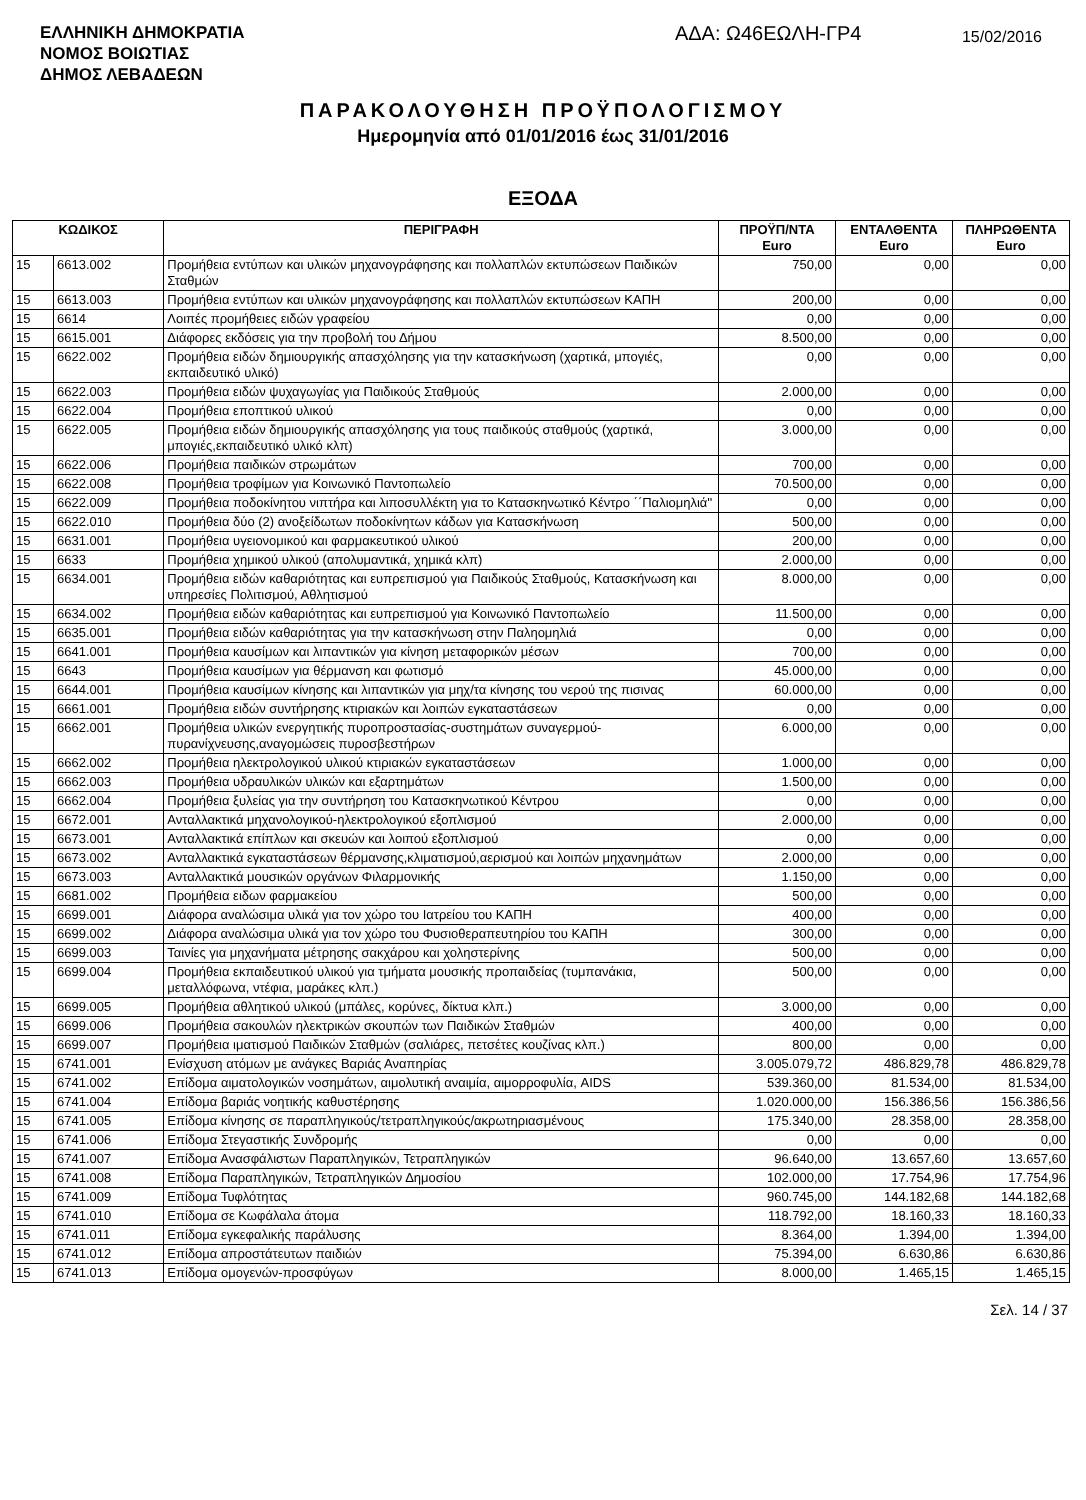ΕΛΛΗΝΙΚΗ ΔΗΜΟΚΡΑΤΙΑ
ΝΟΜΟΣ ΒΟΙΩΤΙΑΣ
ΔΗΜΟΣ ΛΕΒΑΔΕΩΝ
ΑΔΑ: Ω46ΕΩΛΗ-ΓΡ4
15/02/2016
ΠΑΡΑΚΟΛΟΥΘΗΣΗ ΠΡΟΫΠΟΛΟΓΙΣΜΟΥ
Ημερομηνία από 01/01/2016 έως 31/01/2016
ΕΞΟΔΑ
| ΚΩΔΙΚΟΣ | | ΠΕΡΙΓΡΑΦΗ | ΠΡΟΫΠ/ΝΤΑ Euro | ΕΝΤΑΛΘΕΝΤΑ Euro | ΠΛΗΡΩΘΕΝΤΑ Euro |
| --- | --- | --- | --- | --- | --- |
| 15 | 6613.002 | Προμήθεια εντύπων και υλικών μηχανογράφησης και πολλαπλών εκτυπώσεων Παιδικών Σταθμών | 750,00 | 0,00 | 0,00 |
| 15 | 6613.003 | Προμήθεια εντύπων και υλικών μηχανογράφησης και πολλαπλών εκτυπώσεων ΚΑΠΗ | 200,00 | 0,00 | 0,00 |
| 15 | 6614 | Λοιπές προμήθειες ειδών γραφείου | 0,00 | 0,00 | 0,00 |
| 15 | 6615.001 | Διάφορες εκδόσεις για την προβολή του Δήμου | 8.500,00 | 0,00 | 0,00 |
| 15 | 6622.002 | Προμήθεια ειδών δημιουργικής απασχόλησης για την κατασκήνωση (χαρτικά, μπογιές, εκπαιδευτικό υλικό) | 0,00 | 0,00 | 0,00 |
| 15 | 6622.003 | Προμήθεια ειδών ψυχαγωγίας για Παιδικούς Σταθμούς | 2.000,00 | 0,00 | 0,00 |
| 15 | 6622.004 | Προμήθεια εποπτικού υλικού | 0,00 | 0,00 | 0,00 |
| 15 | 6622.005 | Προμήθεια ειδών δημιουργικής απασχόλησης για τους παιδικούς σταθμούς (χαρτικά, μπογιές,εκπαιδευτικό υλικό κλπ) | 3.000,00 | 0,00 | 0,00 |
| 15 | 6622.006 | Προμήθεια παιδικών στρωμάτων | 700,00 | 0,00 | 0,00 |
| 15 | 6622.008 | Προμήθεια τροφίμων για Κοινωνικό Παντοπωλείο | 70.500,00 | 0,00 | 0,00 |
| 15 | 6622.009 | Προμήθεια ποδοκίνητου νιπτήρα και λιποσυλλέκτη για το Κατασκηνωτικό Κέντρο ΄΄Παλιομηλιά'' | 0,00 | 0,00 | 0,00 |
| 15 | 6622.010 | Προμήθεια δύο (2) ανοξείδωτων ποδοκίνητων κάδων για Κατασκήνωση | 500,00 | 0,00 | 0,00 |
| 15 | 6631.001 | Προμήθεια υγειονομικού και φαρμακευτικού υλικού | 200,00 | 0,00 | 0,00 |
| 15 | 6633 | Προμήθεια χημικού υλικού (απολυμαντικά, χημικά κλπ) | 2.000,00 | 0,00 | 0,00 |
| 15 | 6634.001 | Προμήθεια ειδών καθαριότητας και ευπρεπισμού για Παιδικούς Σταθμούς, Κατασκήνωση και υπηρεσίες Πολιτισμού, Αθλητισμού | 8.000,00 | 0,00 | 0,00 |
| 15 | 6634.002 | Προμήθεια ειδών καθαριότητας και ευπρεπισμού για Κοινωνικό Παντοπωλείο | 11.500,00 | 0,00 | 0,00 |
| 15 | 6635.001 | Προμήθεια ειδών καθαριότητας για την κατασκήνωση στην Παληομηλιά | 0,00 | 0,00 | 0,00 |
| 15 | 6641.001 | Προμήθεια καυσίμων και λιπαντικών για κίνηση μεταφορικών μέσων | 700,00 | 0,00 | 0,00 |
| 15 | 6643 | Προμήθεια καυσίμων για θέρμανση και φωτισμό | 45.000,00 | 0,00 | 0,00 |
| 15 | 6644.001 | Προμήθεια καυσίμων κίνησης και λιπαντικών για μηχ/τα κίνησης του νερού της πισινας | 60.000,00 | 0,00 | 0,00 |
| 15 | 6661.001 | Προμήθεια ειδών συντήρησης κτιριακών και λοιπών εγκαταστάσεων | 0,00 | 0,00 | 0,00 |
| 15 | 6662.001 | Προμήθεια υλικών ενεργητικής πυροπροστασίας-συστημάτων συναγερμού-πυρανίχνευσης,αναγομώσεις πυροσβεστήρων | 6.000,00 | 0,00 | 0,00 |
| 15 | 6662.002 | Προμήθεια ηλεκτρολογικού υλικού κτιριακών εγκαταστάσεων | 1.000,00 | 0,00 | 0,00 |
| 15 | 6662.003 | Προμήθεια υδραυλικών υλικών και εξαρτημάτων | 1.500,00 | 0,00 | 0,00 |
| 15 | 6662.004 | Προμήθεια ξυλείας για την συντήρηση του Κατασκηνωτικού Κέντρου | 0,00 | 0,00 | 0,00 |
| 15 | 6672.001 | Ανταλλακτικά μηχανολογικού-ηλεκτρολογικού εξοπλισμού | 2.000,00 | 0,00 | 0,00 |
| 15 | 6673.001 | Ανταλλακτικά επίπλων και σκευών και λοιπού εξοπλισμού | 0,00 | 0,00 | 0,00 |
| 15 | 6673.002 | Ανταλλακτικά εγκαταστάσεων θέρμανσης,κλιματισμού,αερισμού και λοιπών μηχανημάτων | 2.000,00 | 0,00 | 0,00 |
| 15 | 6673.003 | Ανταλλακτικά μουσικών οργάνων Φιλαρμονικής | 1.150,00 | 0,00 | 0,00 |
| 15 | 6681.002 | Προμήθεια ειδων φαρμακείου | 500,00 | 0,00 | 0,00 |
| 15 | 6699.001 | Διάφορα αναλώσιμα υλικά για τον χώρο του Ιατρείου του ΚΑΠΗ | 400,00 | 0,00 | 0,00 |
| 15 | 6699.002 | Διάφορα αναλώσιμα υλικά για τον χώρο του Φυσιοθεραπευτηρίου του ΚΑΠΗ | 300,00 | 0,00 | 0,00 |
| 15 | 6699.003 | Ταινίες για μηχανήματα μέτρησης σακχάρου και χοληστερίνης | 500,00 | 0,00 | 0,00 |
| 15 | 6699.004 | Προμήθεια εκπαιδευτικού υλικού για τμήματα μουσικής προπαιδείας (τυμπανάκια, μεταλλόφωνα, ντέφια, μαράκες κλπ.) | 500,00 | 0,00 | 0,00 |
| 15 | 6699.005 | Προμήθεια αθλητικού υλικού (μπάλες, κορύνες, δίκτυα κλπ.) | 3.000,00 | 0,00 | 0,00 |
| 15 | 6699.006 | Προμήθεια σακουλών ηλεκτρικών σκουπών των Παιδικών Σταθμών | 400,00 | 0,00 | 0,00 |
| 15 | 6699.007 | Προμήθεια ιματισμού Παιδικών Σταθμών (σαλιάρες, πετσέτες κουζίνας κλπ.) | 800,00 | 0,00 | 0,00 |
| 15 | 6741.001 | Ενίσχυση ατόμων με ανάγκες Βαριάς Αναπηρίας | 3.005.079,72 | 486.829,78 | 486.829,78 |
| 15 | 6741.002 | Επίδομα αιματολογικών νοσημάτων, αιμολυτική αναιμία, αιμορροφυλία, AIDS | 539.360,00 | 81.534,00 | 81.534,00 |
| 15 | 6741.004 | Επίδομα βαριάς νοητικής καθυστέρησης | 1.020.000,00 | 156.386,56 | 156.386,56 |
| 15 | 6741.005 | Επίδομα κίνησης σε παραπληγικούς/τετραπληγικούς/ακρωτηριασμένους | 175.340,00 | 28.358,00 | 28.358,00 |
| 15 | 6741.006 | Επίδομα Στεγαστικής Συνδρομής | 0,00 | 0,00 | 0,00 |
| 15 | 6741.007 | Επίδομα Ανασφάλιστων Παραπληγικών, Τετραπληγικών | 96.640,00 | 13.657,60 | 13.657,60 |
| 15 | 6741.008 | Επίδομα Παραπληγικών, Τετραπληγικών Δημοσίου | 102.000,00 | 17.754,96 | 17.754,96 |
| 15 | 6741.009 | Επίδομα Τυφλότητας | 960.745,00 | 144.182,68 | 144.182,68 |
| 15 | 6741.010 | Επίδομα σε Κωφάλαλα άτομα | 118.792,00 | 18.160,33 | 18.160,33 |
| 15 | 6741.011 | Επίδομα εγκεφαλικής παράλυσης | 8.364,00 | 1.394,00 | 1.394,00 |
| 15 | 6741.012 | Επίδομα απροστάτευτων παιδιών | 75.394,00 | 6.630,86 | 6.630,86 |
| 15 | 6741.013 | Επίδομα ομογενών-προσφύγων | 8.000,00 | 1.465,15 | 1.465,15 |
Σελ. 14 / 37